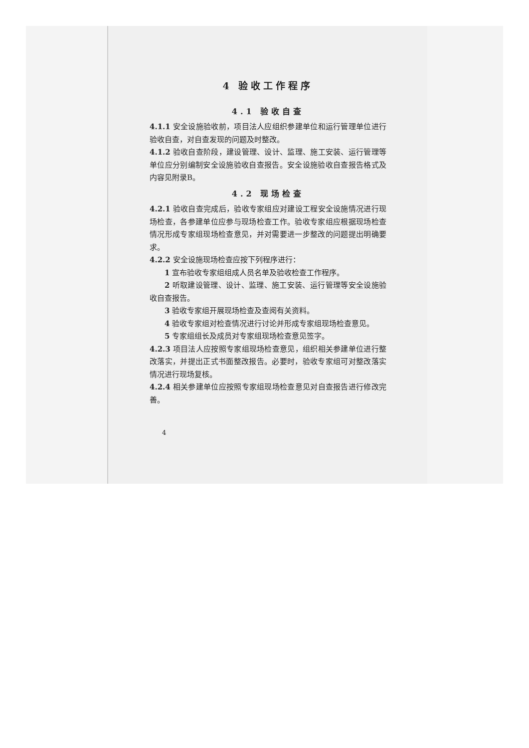4 验收工作程序
4.1 验收自查
4.1.1 安全设施验收前，项目法人应组织参建单位和运行管理单位进行验收自查，对自查发现的问题及时整改。
4.1.2 验收自查阶段，建设管理、设计、监理、施工安装、运行管理等单位应分别编制安全设施验收自查报告。安全设施验收自查报告格式及内容见附录B。
4.2 现场检查
4.2.1 验收自查完成后，验收专家组应对建设工程安全设施情况进行现场检查，各参建单位应参与现场检查工作。验收专家组应根据现场检查情况形成专家组现场检查意见，并对需要进一步整改的问题提出明确要求。
4.2.2 安全设施现场检查应按下列程序进行：
1 宣布验收专家组组成人员名单及验收检查工作程序。
2 听取建设管理、设计、监理、施工安装、运行管理等安全设施验收自查报告。
3 验收专家组开展现场检查及查阅有关资料。
4 验收专家组对检查情况进行讨论并形成专家组现场检查意见。
5 专家组组长及成员对专家组现场检查意见签字。
4.2.3 项目法人应按照专家组现场检查意见，组织相关参建单位进行整改落实，并提出正式书面整改报告。必要时，验收专家组可对整改落实情况进行现场复核。
4.2.4 相关参建单位应按照专家组现场检查意见对自查报告进行修改完善。
4